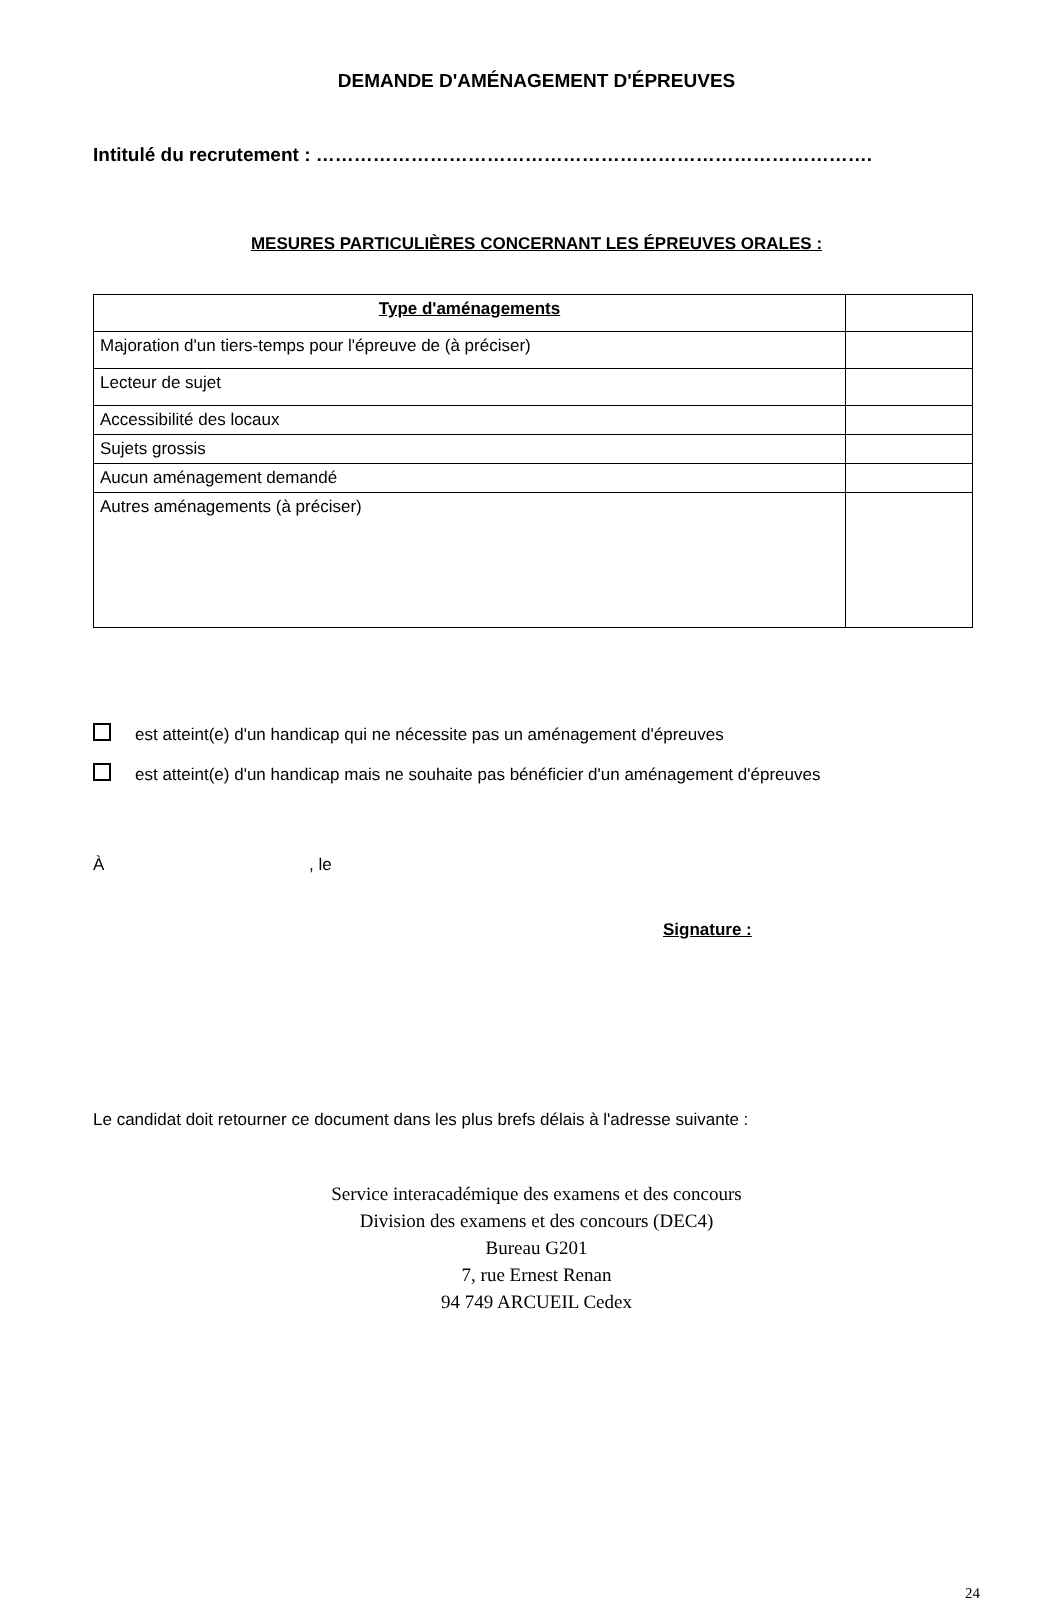DEMANDE D'AMÉNAGEMENT D'ÉPREUVES
Intitulé du recrutement : …………………………………………………………………………….
MESURES PARTICULIÈRES CONCERNANT LES ÉPREUVES ORALES :
| Type d'aménagements | |
| --- | --- |
| Majoration d'un tiers-temps pour l'épreuve de (à préciser) | |
| Lecteur de sujet | |
| Accessibilité des locaux | |
| Sujets grossis | |
| Aucun aménagement demandé | |
| Autres aménagements (à préciser) | |
est atteint(e) d'un handicap qui ne nécessite pas un aménagement d'épreuves
est atteint(e) d'un handicap mais ne souhaite pas bénéficier d'un aménagement d'épreuves
À , le
Signature :
Le candidat doit retourner ce document dans les plus brefs délais à l'adresse suivante :
Service interacadémique des examens et des concours
Division des examens et des concours (DEC4)
Bureau G201
7, rue Ernest Renan
94 749 ARCUEIL Cedex
24